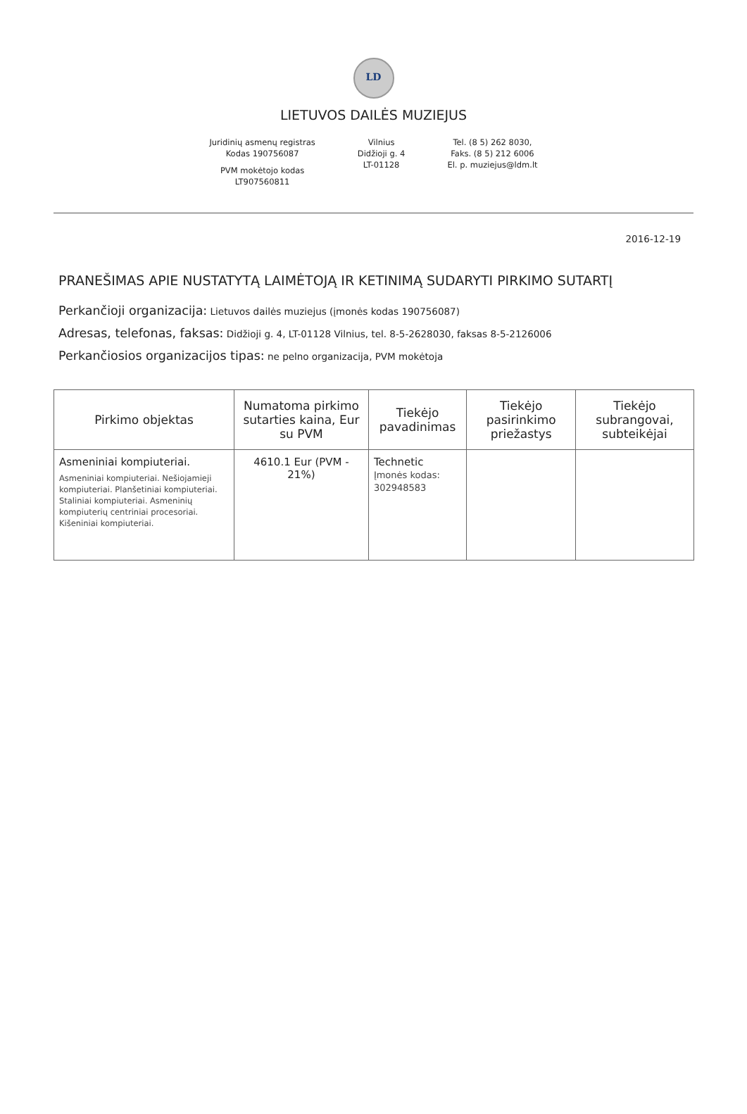LD
LIETUVOS DAILĖS MUZIEJUS
Juridinių asmenų registras
Kodas 190756087
PVM mokėtojo kodas
LT907560811
Vilnius
Didžioji g. 4
LT-01128
Tel. (8 5) 262 8030,
Faks. (8 5) 212 6006
El. p. muziejus@ldm.lt
2016-12-19
PRANEŠIMAS APIE NUSTATYTĄ LAIMĖTOJĄ IR KETINIMĄ SUDARYTI PIRKIMO SUTARTĮ
Perkančioji organizacija: Lietuvos dailės muziejus (įmonės kodas 190756087)
Adresas, telefonas, faksas: Didžioji g. 4, LT-01128 Vilnius, tel. 8-5-2628030, faksas 8-5-2126006
Perkančiosios organizacijos tipas: ne pelno organizacija, PVM mokėtoja
| Pirkimo objektas | Numatoma pirkimo sutarties kaina, Eur su PVM | Tiekėjo pavadinimas | Tiekėjo pasirinkimo priežastys | Tiekėjo subrangovai, subteikėjai |
| --- | --- | --- | --- | --- |
| Asmeniniai kompiuteriai. Asmeniniai kompiuteriai. Nešiojamieji kompiuteriai. Planšetiniai kompiuteriai. Staliniai kompiuteriai. Asmeninių kompiuterių centriniai procesoriai. Kišeniniai kompiuteriai. | 4610.1 Eur (PVM - 21%) | Technetic Įmonės kodas: 302948583 | | |